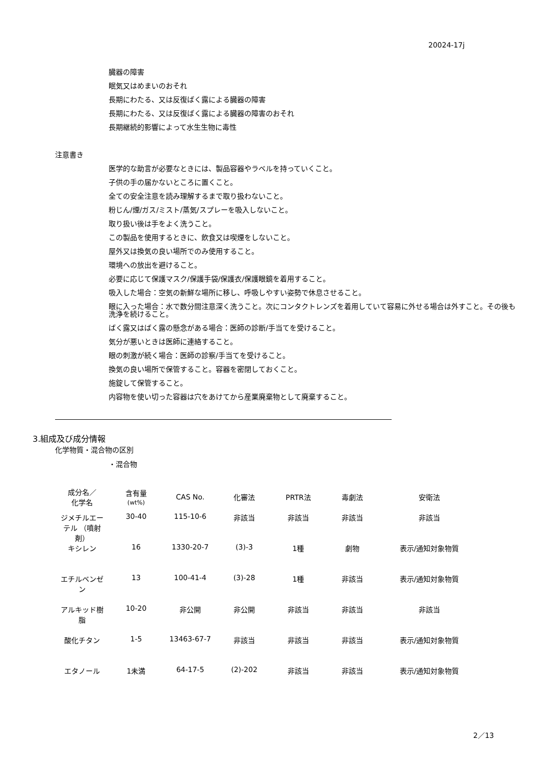20024-17j
臓器の障害
眠気又はめまいのおそれ
長期にわたる、又は反復ばく露による臓器の障害
長期にわたる、又は反復ばく露による臓器の障害のおそれ
長期継続的影響によって水生生物に毒性
注意書き
医学的な助言が必要なときには、製品容器やラベルを持っていくこと。
子供の手の届かないところに置くこと。
全ての安全注意を読み理解するまで取り扱わないこと。
粉じん/煙/ガス/ミスト/蒸気/スプレーを吸入しないこと。
取り扱い後は手をよく洗うこと。
この製品を使用するときに、飲食又は喫煙をしないこと。
屋外又は換気の良い場所でのみ使用すること。
環境への放出を避けること。
必要に応じて保護マスク/保護手袋/保護衣/保護眼鏡を着用すること。
吸入した場合：空気の新鮮な場所に移し、呼吸しやすい姿勢で休息させること。
眼に入った場合：水で数分間注意深く洗うこと。次にコンタクトレンズを着用していて容易に外せる場合は外すこと。その後も洗浄を続けること。
ばく露又はばく露の懸念がある場合：医師の診断/手当てを受けること。
気分が悪いときは医師に連絡すること。
眼の刺激が続く場合：医師の診察/手当てを受けること。
換気の良い場所で保管すること。容器を密閉しておくこと。
施錠して保管すること。
内容物を使い切った容器は穴をあけてから産業廃棄物として廃棄すること。
3.組成及び成分情報
化学物質・混合物の区別
・混合物
| 成分名／ 化学名 | 含有量 (wt%) | CAS No. | 化審法 | PRTR法 | 毒劇法 | 安衛法 |
| --- | --- | --- | --- | --- | --- | --- |
| ジメチルエーテル （噴射剤） | 30-40 | 115-10-6 | 非該当 | 非該当 | 非該当 | 非該当 |
| キシレン | 16 | 1330-20-7 | (3)-3 | 1種 | 劇物 | 表示/通知対象物質 |
| エチルベンゼン | 13 | 100-41-4 | (3)-28 | 1種 | 非該当 | 表示/通知対象物質 |
| アルキッド樹脂 | 10-20 | 非公開 | 非公開 | 非該当 | 非該当 | 非該当 |
| 酸化チタン | 1-5 | 13463-67-7 | 非該当 | 非該当 | 非該当 | 表示/通知対象物質 |
| エタノール | 1未満 | 64-17-5 | (2)-202 | 非該当 | 非該当 | 表示/通知対象物質 |
2／13